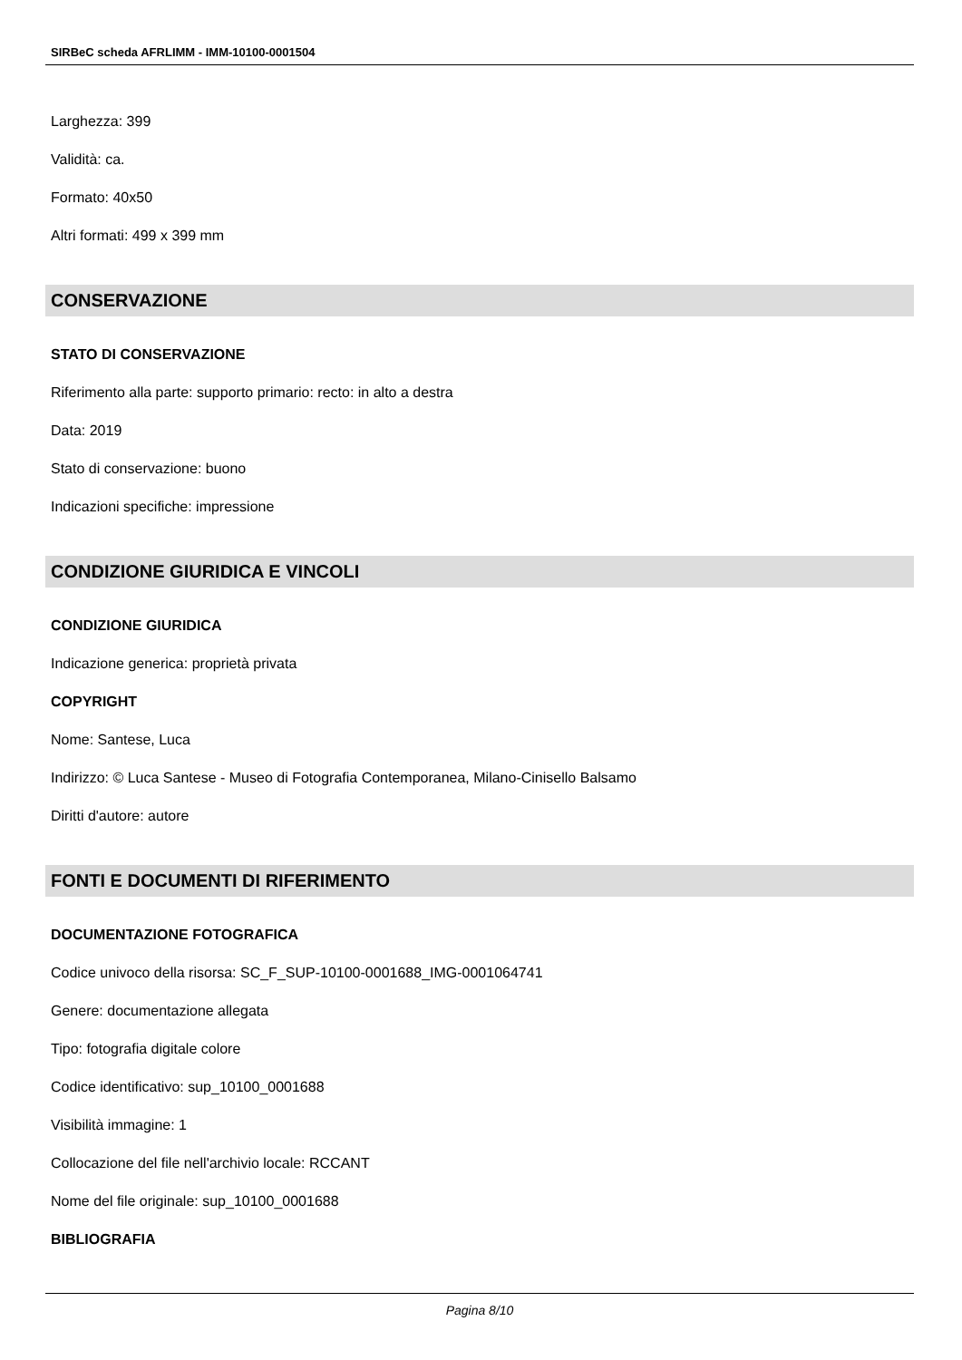SIRBeC scheda AFRLIMM - IMM-10100-0001504
Larghezza: 399
Validità: ca.
Formato: 40x50
Altri formati: 499 x 399 mm
CONSERVAZIONE
STATO DI CONSERVAZIONE
Riferimento alla parte: supporto primario: recto: in alto a destra
Data: 2019
Stato di conservazione: buono
Indicazioni specifiche: impressione
CONDIZIONE GIURIDICA E VINCOLI
CONDIZIONE GIURIDICA
Indicazione generica: proprietà privata
COPYRIGHT
Nome: Santese, Luca
Indirizzo: © Luca Santese - Museo di Fotografia Contemporanea, Milano-Cinisello Balsamo
Diritti d'autore: autore
FONTI E DOCUMENTI DI RIFERIMENTO
DOCUMENTAZIONE FOTOGRAFICA
Codice univoco della risorsa: SC_F_SUP-10100-0001688_IMG-0001064741
Genere: documentazione allegata
Tipo: fotografia digitale colore
Codice identificativo: sup_10100_0001688
Visibilità immagine: 1
Collocazione del file nell'archivio locale: RCCANT
Nome del file originale: sup_10100_0001688
BIBLIOGRAFIA
Pagina 8/10